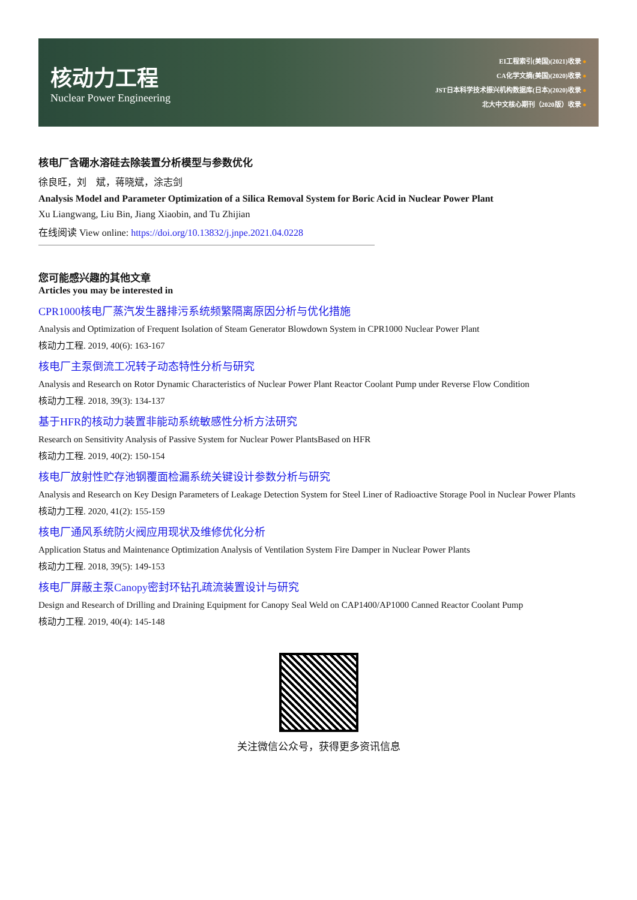核动力工程
Nuclear Power Engineering
EI工程索引(美国)(2021)收录 ●
CA化学文摘(美国)(2020)收录 ●
JST日本科学技术振兴机构数据库(日本)(2020)收录 ●
北大中文核心期刊（2020版）收录 ●
核电厂含硼水溶硅去除装置分析模型与参数优化
徐良旺，刘　斌，蒋晓斌，涂志剑
Analysis Model and Parameter Optimization of a Silica Removal System for Boric Acid in Nuclear Power Plant
Xu Liangwang, Liu Bin, Jiang Xiaobin, and Tu Zhijian
在线阅读 View online: https://doi.org/10.13832/j.jnpe.2021.04.0228
您可能感兴趣的其他文章
Articles you may be interested in
CPR1000核电厂蒸汽发生器排污系统频繁隔离原因分析与优化措施
Analysis and Optimization of Frequent Isolation of Steam Generator Blowdown System in CPR1000 Nuclear Power Plant
核动力工程. 2019, 40(6): 163-167
核电厂主泵倒流工况转子动态特性分析与研究
Analysis and Research on Rotor Dynamic Characteristics of Nuclear Power Plant Reactor Coolant Pump under Reverse Flow Condition
核动力工程. 2018, 39(3): 134-137
基于HFR的核动力装置非能动系统敏感性分析方法研究
Research on Sensitivity Analysis of Passive System for Nuclear Power PlantsBased on HFR
核动力工程. 2019, 40(2): 150-154
核电厂放射性贮存池钢覆面检漏系统关键设计参数分析与研究
Analysis and Research on Key Design Parameters of Leakage Detection System for Steel Liner of Radioactive Storage Pool in Nuclear Power Plants
核动力工程. 2020, 41(2): 155-159
核电厂通风系统防火阀应用现状及维修优化分析
Application Status and Maintenance Optimization Analysis of Ventilation System Fire Damper in Nuclear Power Plants
核动力工程. 2018, 39(5): 149-153
核电厂屏蔽主泵Canopy密封环钻孔疏流装置设计与研究
Design and Research of Drilling and Draining Equipment for Canopy Seal Weld on CAP1400/AP1000 Canned Reactor Coolant Pump
核动力工程. 2019, 40(4): 145-148
关注微信公众号，获得更多资讯信息